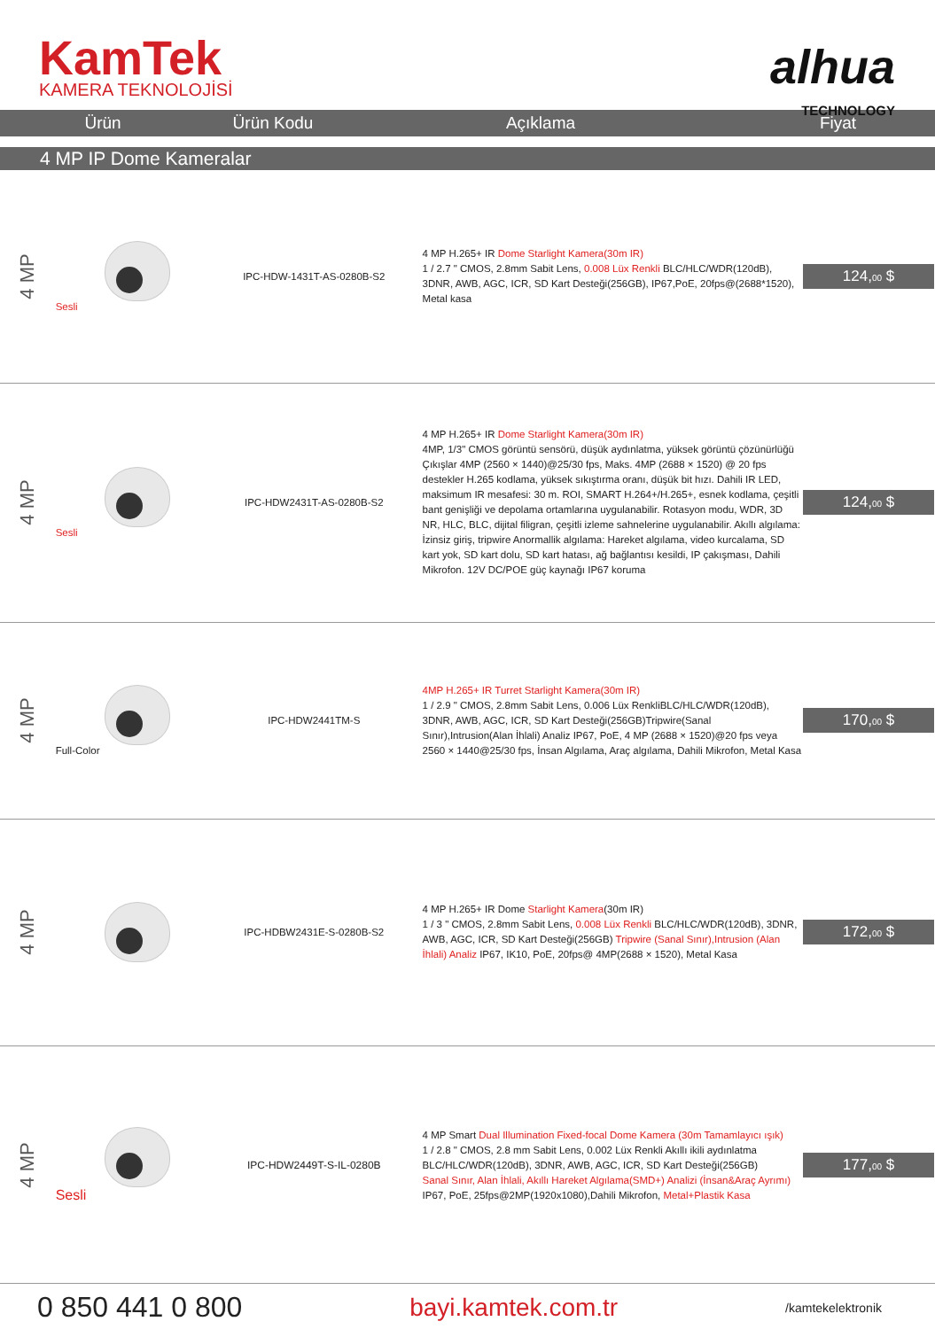KamTek
KAMERA TEKNOLOJİSİ
alhua
TECHNOLOGY
| Ürün | Ürün Kodu | Açıklama | Fiyat |
| --- | --- | --- | --- |
| 4 MP IP Dome Kameralar | | | |
| 4 MP | Sesli | IPC-HDW-1431T-AS-0280B-S2 | 4 MP H.265+ IR Dome Starlight Kamera(30m IR) 1 / 2.7 " CMOS, 2.8mm Sabit Lens, 0.008 Lüx Renkli BLC/HLC/WDR(120dB), 3DNR, AWB, AGC, ICR, SD Kart Desteği(256GB), IP67,PoE, 20fps@(2688*1520), Metal kasa | 124, 00 $ |
| 4 MP | Sesli | IPC-HDW2431T-AS-0280B-S2 | 4 MP H.265+ IR Dome Starlight Kamera(30m IR) 4MP, 1/3" CMOS görüntü sensörü, düşük aydınlatma, yüksek görüntü çözünürlüğü Çıkışlar 4MP (2560 × 1440)@25/30 fps, Maks. 4MP (2688 × 1520) @ 20 fps destekler H.265 kodlama, yüksek sıkıştırma oranı, düşük bit hızı. Dahili IR LED, maksimum IR mesafesi: 30 m. ROI, SMART H.264+/H.265+, esnek kodlama, çeşitli bant genişliği ve depolama ortamlarına uygulanabilir. Rotasyon modu, WDR, 3D NR, HLC, BLC, dijital filigran, çeşitli izleme sahnelerine uygulanabilir. Akıllı algılama: İzinsiz giriş, tripwire Anormallik algılama: Hareket algılama, video kurcalama, SD kart yok, SD kart dolu, SD kart hatası, ağ bağlantısı kesildi, IP çakışması, Dahili Mikrofon. 12V DC/POE güç kaynağı IP67 koruma | 124, 00 $ |
| 4 MP | Full-Color | IPC-HDW2441TM-S | 4MP H.265+ IR Turret Starlight Kamera(30m IR) 1 / 2.9 " CMOS, 2.8mm Sabit Lens, 0.006 Lüx RenkliBLC/HLC/WDR(120dB), 3DNR, AWB, AGC, ICR, SD Kart Desteği(256GB)Tripwire(Sanal Sınır),Intrusion(Alan İhlali) Analiz IP67, PoE, 4 MP (2688 × 1520)@20 fps veya 2560 × 1440@25/30 fps, İnsan Algılama, Araç algılama, Dahili Mikrofon, Metal Kasa | 170, 00 $ |
| 4 MP | | IPC-HDBW2431E-S-0280B-S2 | 4 MP H.265+ IR Dome Starlight Kamera (30m IR) 1 / 3 " CMOS, 2.8mm Sabit Lens, 0.008 Lüx Renkli BLC/HLC/WDR(120dB), 3DNR, AWB, AGC, ICR, SD Kart Desteği(256GB) Tripwire (Sanal Sınır),Intrusion (Alan İhlali) Analiz IP67, IK10, PoE, 20fps@ 4MP(2688 × 1520), Metal Kasa | 172, 00 $ |
| 4 MP | Sesli | IPC-HDW2449T-S-IL-0280B | 4 MP Smart Dual Illumination Fixed-focal Dome Kamera (30m Tamamlayıcı ışık) 1 / 2.8 " CMOS, 2.8 mm Sabit Lens, 0.002 Lüx Renkli Akıllı ikili aydınlatma BLC/HLC/WDR(120dB), 3DNR, AWB, AGC, ICR, SD Kart Desteği(256GB) Sanal Sınır, Alan İhlali, Akıllı Hareket Algılama(SMD+) Analizi (İnsan&Araç Ayrımı) IP67, PoE, 25fps@2MP(1920x1080),Dahili Mikrofon, Metal+Plastik Kasa | 177, 00 $ |
0 850 441 0 800 bayi.kamtek.com.tr /kamtekelektronik